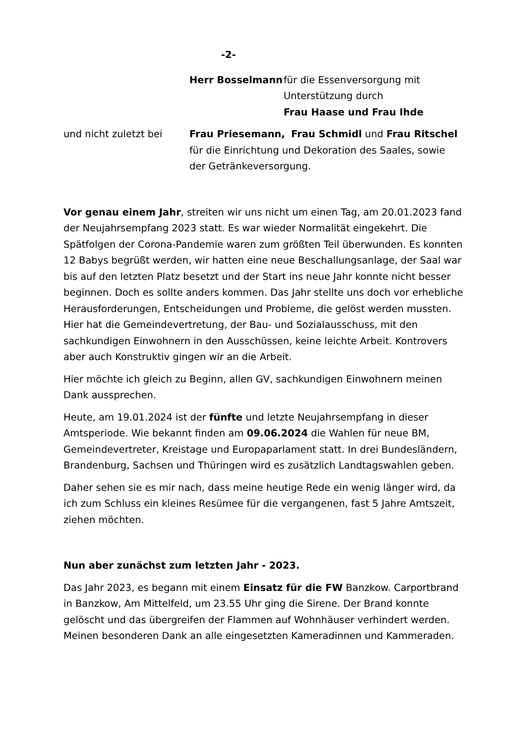-2-
Herr Bosselmann für die Essenversorgung mit
Unterstützung durch
Frau Haase und Frau Ihde
und nicht zuletzt bei Frau Priesemann, Frau Schmidl und Frau Ritschel
für die Einrichtung und Dekoration des Saales, sowie
der Getränkeversorgung.
Vor genau einem Jahr, streiten wir uns nicht um einen Tag, am 20.01.2023 fand der Neujahrsempfang 2023 statt. Es war wieder Normalität eingekehrt. Die Spätfolgen der Corona-Pandemie waren zum größten Teil überwunden. Es konnten 12 Babys begrüßt werden, wir hatten eine neue Beschallungsanlage, der Saal war bis auf den letzten Platz besetzt und der Start ins neue Jahr konnte nicht besser beginnen. Doch es sollte anders kommen. Das Jahr stellte uns doch vor erhebliche Herausforderungen, Entscheidungen und Probleme, die gelöst werden mussten. Hier hat die Gemeindevertretung, der Bau- und Sozialausschuss, mit den sachkundigen Einwohnern in den Ausschüssen, keine leichte Arbeit. Kontrovers aber auch Konstruktiv gingen wir an die Arbeit.
Hier möchte ich gleich zu Beginn, allen GV, sachkundigen Einwohnern meinen Dank aussprechen.
Heute, am 19.01.2024 ist der fünfte und letzte Neujahrsempfang in dieser Amtsperiode. Wie bekannt finden am 09.06.2024 die Wahlen für neue BM, Gemeindevertreter, Kreistage und Europaparlament statt. In drei Bundesländern, Brandenburg, Sachsen und Thüringen wird es zusätzlich Landtagswahlen geben.
Daher sehen sie es mir nach, dass meine heutige Rede ein wenig länger wird, da ich zum Schluss ein kleines Resümee für die vergangenen, fast 5 Jahre Amtszeit, ziehen möchten.
Nun aber zunächst zum letzten Jahr - 2023.
Das Jahr 2023, es begann mit einem Einsatz für die FW Banzkow. Carportbrand in Banzkow, Am Mittelfeld, um 23.55 Uhr ging die Sirene. Der Brand konnte gelöscht und das übergreifen der Flammen auf Wohnhäuser verhindert werden. Meinen besonderen Dank an alle eingesetzten Kameradinnen und Kammeraden.